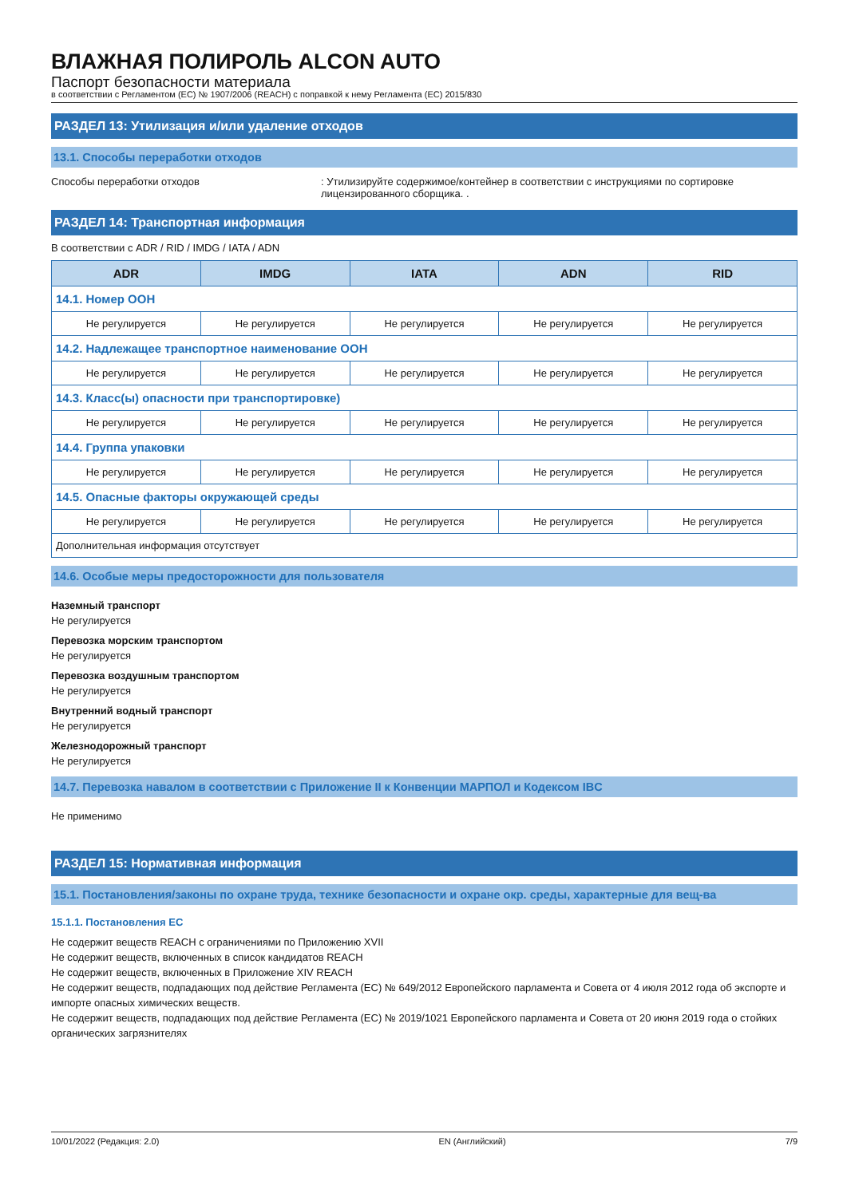ВЛАЖНАЯ ПОЛИРОЛЬ ALCON AUTO
Паспорт безопасности материала
в соответствии с Регламентом (ЕС) № 1907/2006 (REACH) с поправкой к нему Регламента (ЕС) 2015/830
РАЗДЕЛ 13: Утилизация и/или удаление отходов
13.1. Способы переработки отходов
Способы переработки отходов : Утилизируйте содержимое/контейнер в соответствии с инструкциями по сортировке лицензированного сборщика. .
РАЗДЕЛ 14: Транспортная информация
В соответствии с ADR / RID / IMDG / IATA / ADN
| ADR | IMDG | IATA | ADN | RID |
| --- | --- | --- | --- | --- |
| 14.1. Номер ООН | | | | |
| Не регулируется | Не регулируется | Не регулируется | Не регулируется | Не регулируется |
| 14.2. Надлежащее транспортное наименование ООН | | | | |
| Не регулируется | Не регулируется | Не регулируется | Не регулируется | Не регулируется |
| 14.3. Класс(ы) опасности при транспортировке) | | | | |
| Не регулируется | Не регулируется | Не регулируется | Не регулируется | Не регулируется |
| 14.4. Группа упаковки | | | | |
| Не регулируется | Не регулируется | Не регулируется | Не регулируется | Не регулируется |
| 14.5. Опасные факторы окружающей среды | | | | |
| Не регулируется | Не регулируется | Не регулируется | Не регулируется | Не регулируется |
| Дополнительная информация отсутствует | | | | |
14.6. Особые меры предосторожности для пользователя
Наземный транспорт
Не регулируется
Перевозка морским транспортом
Не регулируется
Перевозка воздушным транспортом
Не регулируется
Внутренний водный транспорт
Не регулируется
Железнодорожный транспорт
Не регулируется
14.7. Перевозка навалом в соответствии с Приложение II к Конвенции МАРПОЛ и Кодексом IBC
Не применимо
РАЗДЕЛ 15: Нормативная информация
15.1. Постановления/законы по охране труда, технике безопасности и охране окр. среды, характерные для вещ-ва
15.1.1. Постановления ЕС
Не содержит веществ REACH с ограничениями по Приложению XVII
Не содержит веществ, включенных в список кандидатов REACH
Не содержит веществ, включенных в Приложение XIV REACH
Не содержит веществ, подпадающих под действие Регламента (ЕС) № 649/2012 Европейского парламента и Совета от 4 июля 2012 года об экспорте и импорте опасных химических веществ.
Не содержит веществ, подпадающих под действие Регламента (ЕС) № 2019/1021 Европейского парламента и Совета от 20 июня 2019 года о стойких органических загрязнителях
10/01/2022 (Редакция: 2.0) EN (Английский) 7/9